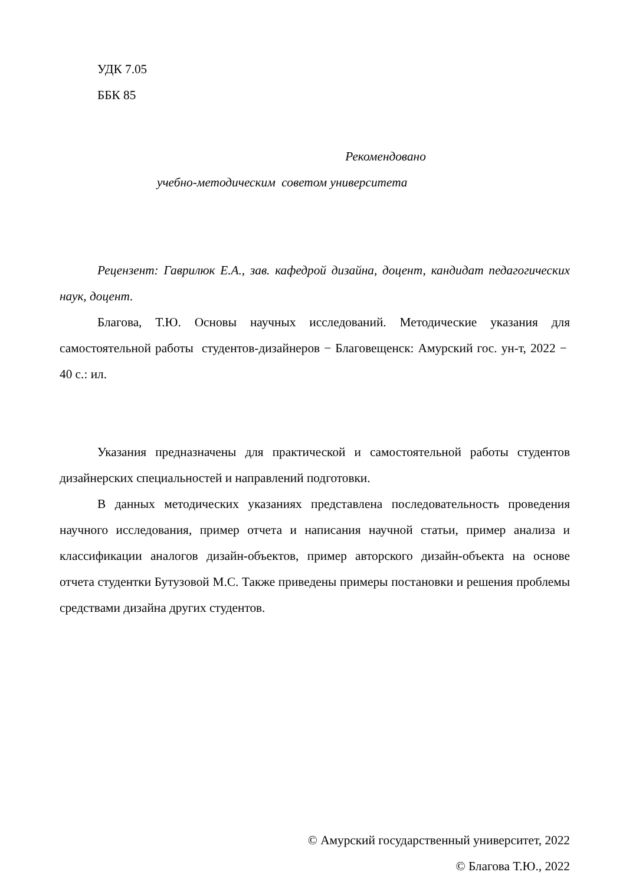УДК 7.05
ББК 85
Рекомендовано
учебно-методическим советом университета
Рецензент: Гаврилюк Е.А., зав. кафедрой дизайна, доцент, кандидат педагогических наук, доцент.
Благова, Т.Ю. Основы научных исследований. Методические указания для самостоятельной работы студентов-дизайнеров − Благовещенск: Амурский гос. ун-т, 2022 − 40 с.: ил.
Указания предназначены для практической и самостоятельной работы студентов дизайнерских специальностей и направлений подготовки.
В данных методических указаниях представлена последовательность проведения научного исследования, пример отчета и написания научной статьи, пример анализа и классификации аналогов дизайн-объектов, пример авторского дизайн-объекта на основе отчета студентки Бутузовой М.С. Также приведены примеры постановки и решения проблемы средствами дизайна других студентов.
© Амурский государственный университет, 2022
© Благова Т.Ю., 2022